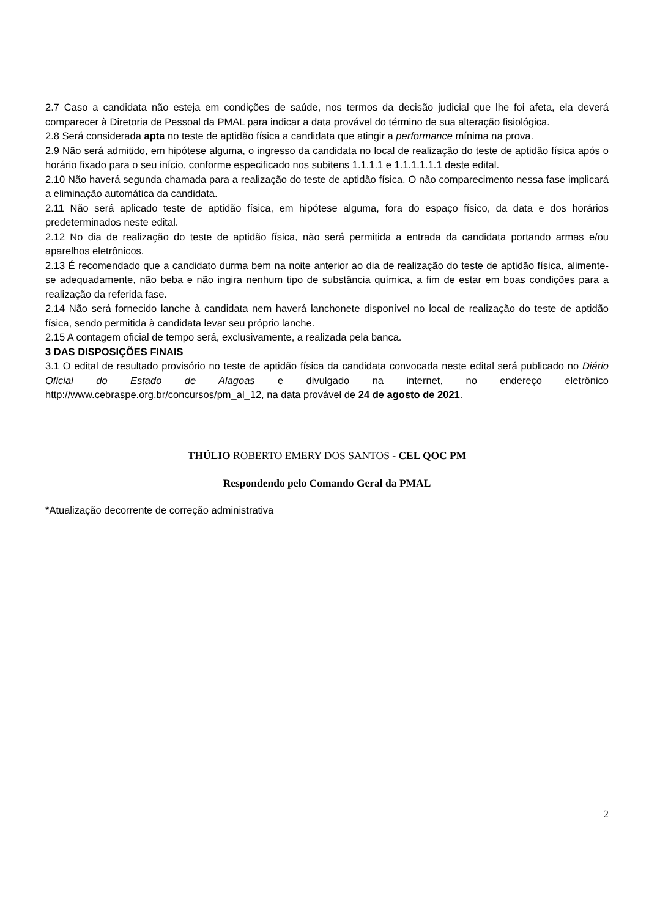2.7 Caso a candidata não esteja em condições de saúde, nos termos da decisão judicial que lhe foi afeta, ela deverá comparecer à Diretoria de Pessoal da PMAL para indicar a data provável do término de sua alteração fisiológica.
2.8 Será considerada apta no teste de aptidão física a candidata que atingir a performance mínima na prova.
2.9 Não será admitido, em hipótese alguma, o ingresso da candidata no local de realização do teste de aptidão física após o horário fixado para o seu início, conforme especificado nos subitens 1.1.1.1 e 1.1.1.1.1.1 deste edital.
2.10 Não haverá segunda chamada para a realização do teste de aptidão física. O não comparecimento nessa fase implicará a eliminação automática da candidata.
2.11 Não será aplicado teste de aptidão física, em hipótese alguma, fora do espaço físico, da data e dos horários predeterminados neste edital.
2.12 No dia de realização do teste de aptidão física, não será permitida a entrada da candidata portando armas e/ou aparelhos eletrônicos.
2.13 É recomendado que a candidato durma bem na noite anterior ao dia de realização do teste de aptidão física, alimente-se adequadamente, não beba e não ingira nenhum tipo de substância química, a fim de estar em boas condições para a realização da referida fase.
2.14 Não será fornecido lanche à candidata nem haverá lanchonete disponível no local de realização do teste de aptidão física, sendo permitida à candidata levar seu próprio lanche.
2.15 A contagem oficial de tempo será, exclusivamente, a realizada pela banca.
3 DAS DISPOSIÇÕES FINAIS
3.1 O edital de resultado provisório no teste de aptidão física da candidata convocada neste edital será publicado no Diário Oficial do Estado de Alagoas e divulgado na internet, no endereço eletrônico http://www.cebraspe.org.br/concursos/pm_al_12, na data provável de 24 de agosto de 2021.
THÚLIO ROBERTO EMERY DOS SANTOS - CEL QOC PM
Respondendo pelo Comando Geral da PMAL
*Atualização decorrente de correção administrativa
2